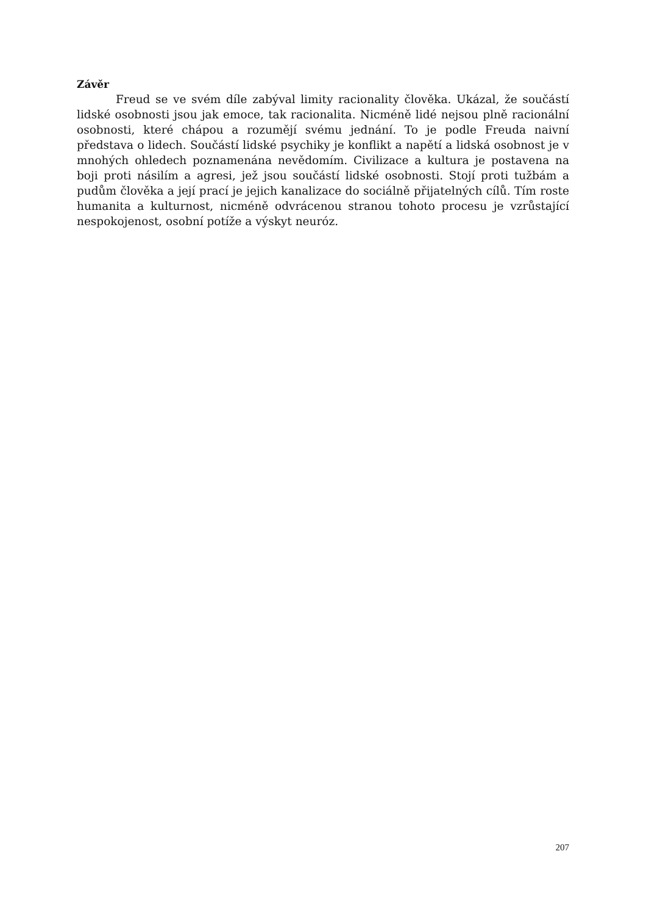Závěr
Freud se ve svém díle zabýval limity racionality člověka. Ukázal, že součástí lidské osobnosti jsou jak emoce, tak racionalita. Nicméně lidé nejsou plně racionální osobnosti, které chápou a rozumějí svému jednání. To je podle Freuda naivní představa o lidech. Součástí lidské psychiky je konflikt a napětí a lidská osobnost je v mnohých ohledech poznamenána nevědomím. Civilizace a kultura je postavena na boji proti násilím a agresi, jež jsou součástí lidské osobnosti. Stojí proti tužbám a pudům člověka a její prací je jejich kanalizace do sociálně přijatelných cílů. Tím roste humanita a kulturnost, nicméně odvrácenou stranou tohoto procesu je vzrůstající nespokojenost, osobní potíže a výskyt neuróz.
207